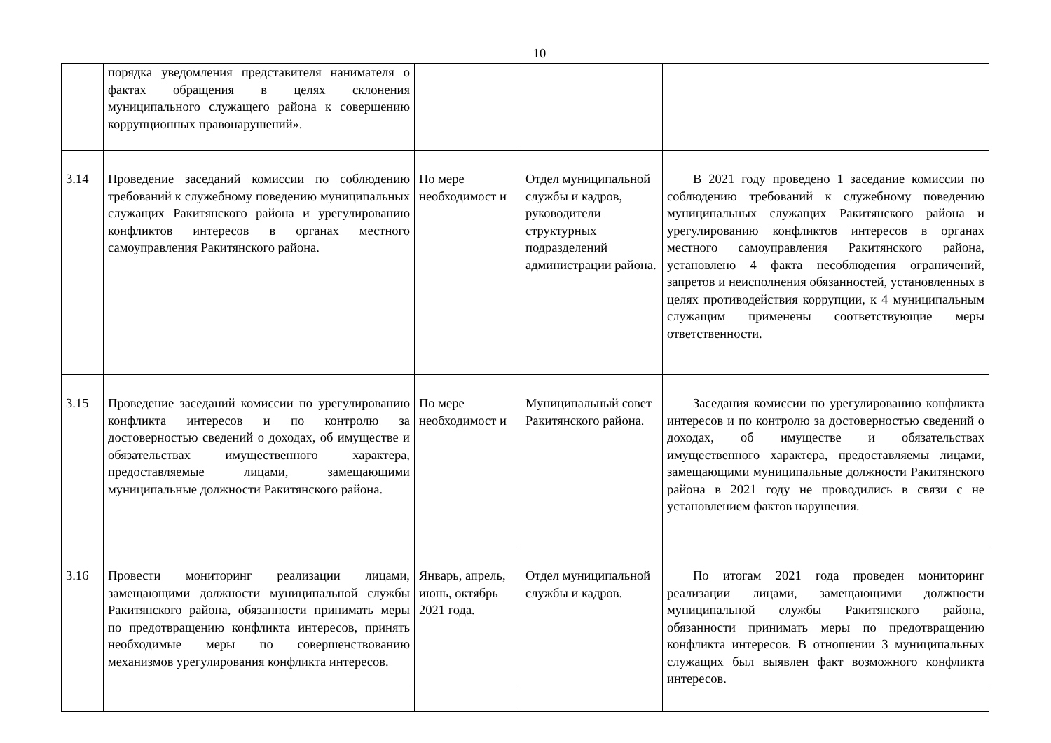10
| | порядка уведомления представителя нанимателя о фактах обращения в целях склонения муниципального служащего района к совершению коррупционных правонарушений». | | | |
| 3.14 | Проведение заседаний комиссии по соблюдению требований к служебному поведению муниципальных служащих Ракитянского района и урегулированию конфликтов интересов в органах местного самоуправления Ракитянского района. | По мере необходимост и | Отдел муниципальной службы и кадров, руководители структурных подразделений администрации района. | В 2021 году проведено 1 заседание комиссии по соблюдению требований к служебному поведению муниципальных служащих Ракитянского района и урегулированию конфликтов интересов в органах местного самоуправления Ракитянского района, установлено 4 факта несоблюдения ограничений, запретов и неисполнения обязанностей, установленных в целях противодействия коррупции, к 4 муниципальным служащим применены соответствующие меры ответственности. |
| 3.15 | Проведение заседаний комиссии по урегулированию конфликта интересов и по контролю за достоверностью сведений о доходах, об имуществе и обязательствах имущественного характера, предоставляемые лицами, замещающими муниципальные должности Ракитянского района. | По мере необходимост и | Муниципальный совет Ракитянского района. | Заседания комиссии по урегулированию конфликта интересов и по контролю за достоверностью сведений о доходах, об имуществе и обязательствах имущественного характера, предоставляемы лицами, замещающими муниципальные должности Ракитянского района в 2021 году не проводились в связи с не установлением фактов нарушения. |
| 3.16 | Провести мониторинг реализации лицами, замещающими должности муниципальной службы Ракитянского района, обязанности принимать меры по предотвращению конфликта интересов, принять необходимые меры по совершенствованию механизмов урегулирования конфликта интересов. | Январь, апрель, июнь, октябрь 2021 года. | Отдел муниципальной службы и кадров. | По итогам 2021 года проведен мониторинг реализации лицами, замещающими должности муниципальной службы Ракитянского района, обязанности принимать меры по предотвращению конфликта интересов. В отношении 3 муниципальных служащих был выявлен факт возможного конфликта интересов. |